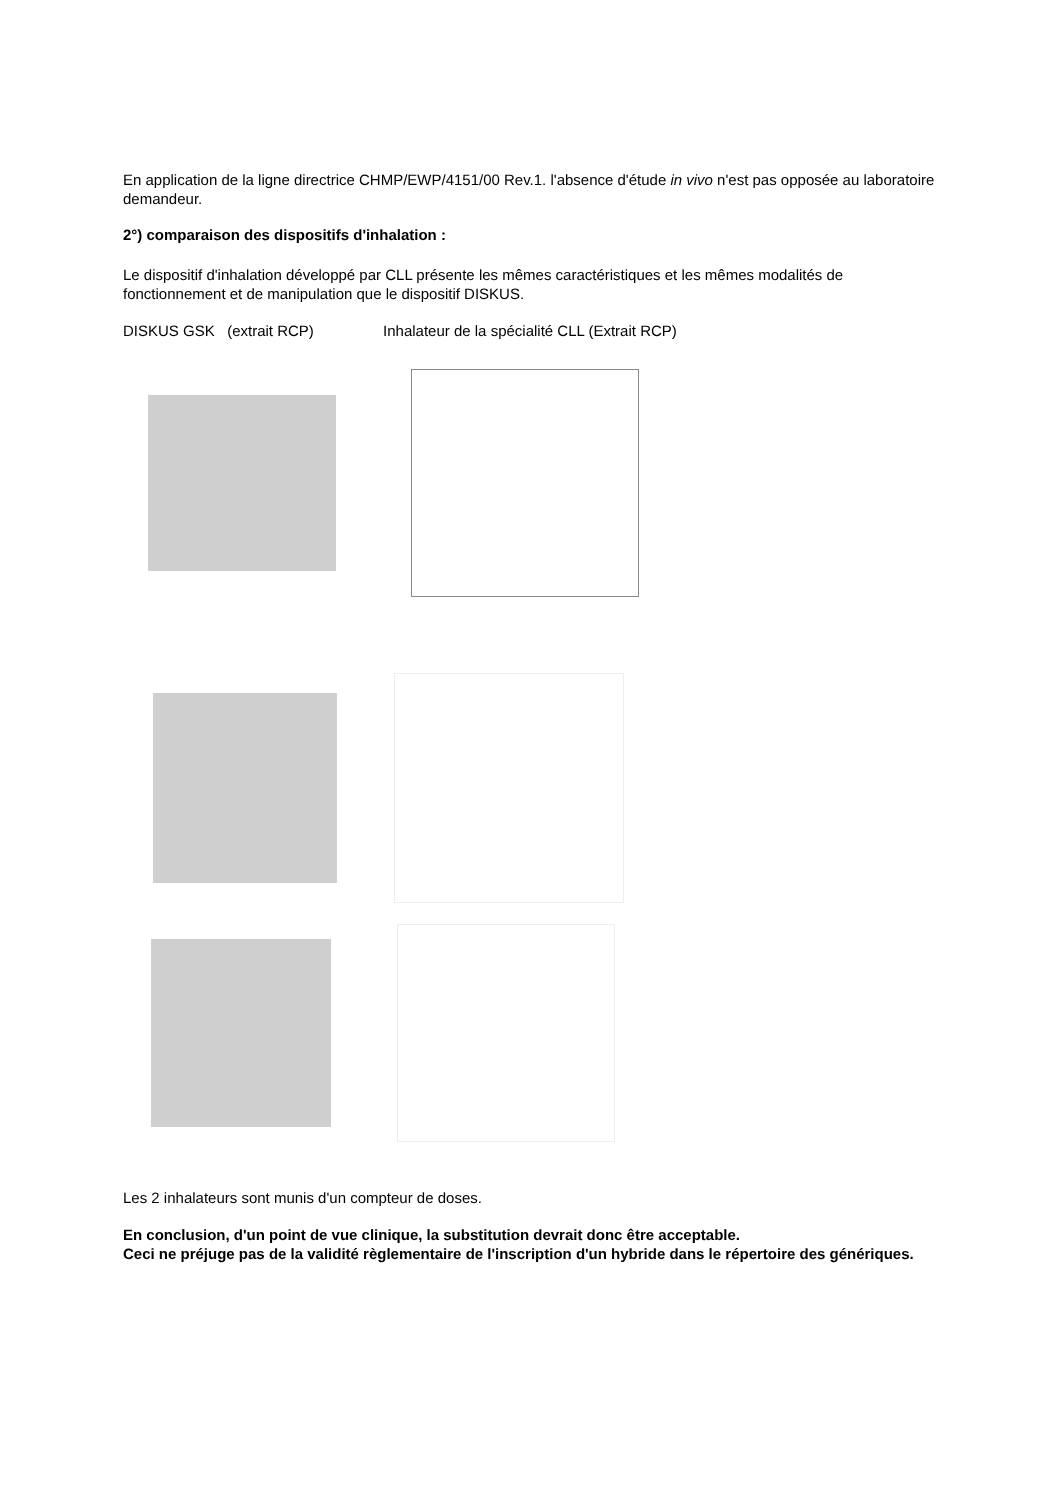En application de la ligne directrice CHMP/EWP/4151/00 Rev.1. l'absence d'étude in vivo n'est pas opposée au laboratoire demandeur.
2°) comparaison des dispositifs d'inhalation :
Le dispositif d'inhalation développé par CLL présente les mêmes caractéristiques et les mêmes modalités de fonctionnement et de manipulation que le dispositif DISKUS.
DISKUS GSK (extrait RCP) Inhalateur de la spécialité CLL (Extrait RCP)
Les 2 inhalateurs sont munis d'un compteur de doses.
En conclusion, d'un point de vue clinique, la substitution devrait donc être acceptable.
Ceci ne préjuge pas de la validité règlementaire de l'inscription d'un hybride dans le répertoire des génériques.